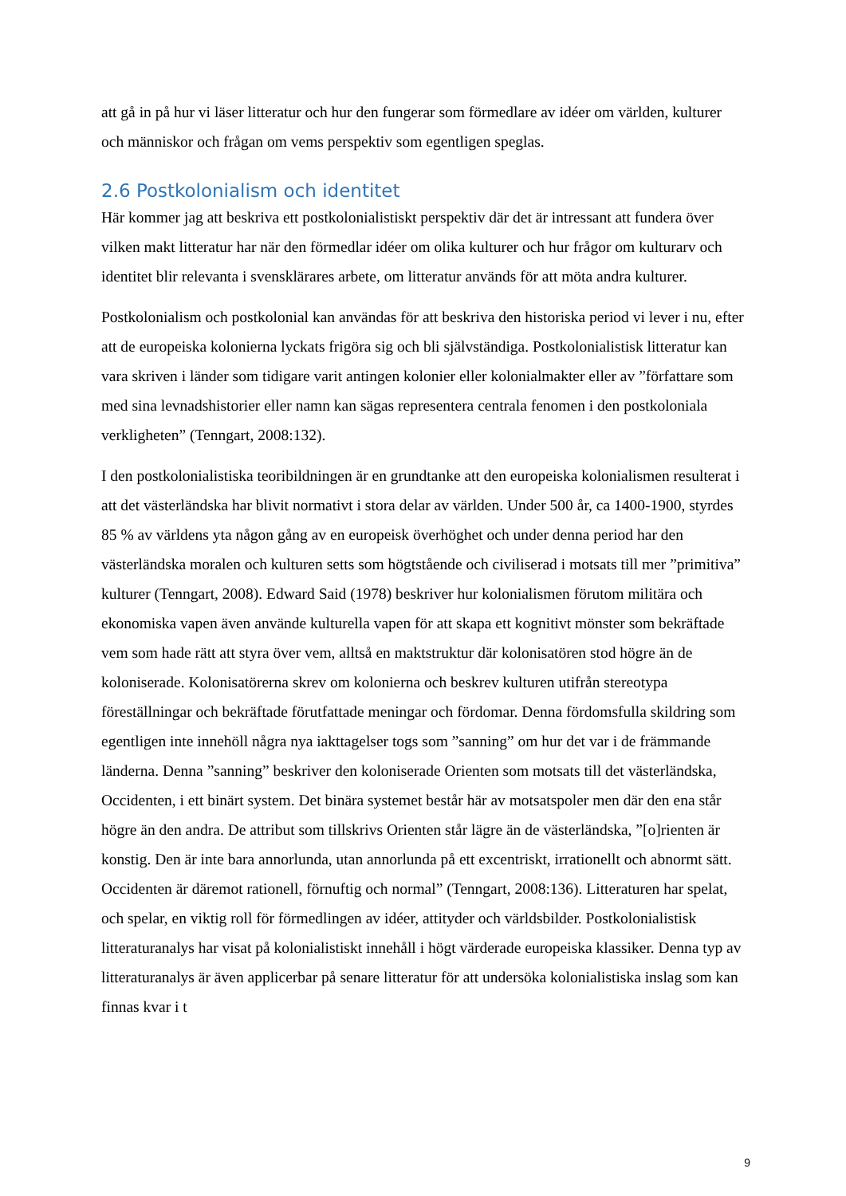att gå in på hur vi läser litteratur och hur den fungerar som förmedlare av idéer om världen, kulturer och människor och frågan om vems perspektiv som egentligen speglas.
2.6 Postkolonialism och identitet
Här kommer jag att beskriva ett postkolonialistiskt perspektiv där det är intressant att fundera över vilken makt litteratur har när den förmedlar idéer om olika kulturer och hur frågor om kulturarv och identitet blir relevanta i svensklärares arbete, om litteratur används för att möta andra kulturer.
Postkolonialism och postkolonial kan användas för att beskriva den historiska period vi lever i nu, efter att de europeiska kolonierna lyckats frigöra sig och bli självständiga. Postkolonialistisk litteratur kan vara skriven i länder som tidigare varit antingen kolonier eller kolonialmakter eller av ”författare som med sina levnadshistorier eller namn kan sägas representera centrala fenomen i den postkoloniala verkligheten” (Tenngart, 2008:132).
I den postkolonialistiska teoribildningen är en grundtanke att den europeiska kolonialismen resulterat i att det västerländska har blivit normativt i stora delar av världen. Under 500 år, ca 1400-1900, styrdes 85 % av världens yta någon gång av en europeisk överhöghet och under denna period har den västerländska moralen och kulturen setts som högtstående och civiliserad i motsats till mer ”primitiva” kulturer (Tenngart, 2008). Edward Said (1978) beskriver hur kolonialismen förutom militära och ekonomiska vapen även använde kulturella vapen för att skapa ett kognitivt mönster som bekräftade vem som hade rätt att styra över vem, alltså en maktstruktur där kolonisatören stod högre än de koloniserade. Kolonisatörerna skrev om kolonierna och beskrev kulturen utifrån stereotypa föreställningar och bekräftade förutfattade meningar och fördomar. Denna fördomsfulla skildring som egentligen inte innehöll några nya iakttagelser togs som ”sanning” om hur det var i de främmande länderna. Denna ”sanning” beskriver den koloniserade Orienten som motsats till det västerländska, Occidenten, i ett binärt system. Det binära systemet består här av motsatspoler men där den ena står högre än den andra. De attribut som tillskrivs Orienten står lägre än de västerländska, ”[o]rienten är konstig. Den är inte bara annorlunda, utan annorlunda på ett excentriskt, irrationellt och abnormt sätt. Occidenten är däremot rationell, förnuftig och normal” (Tenngart, 2008:136). Litteraturen har spelat, och spelar, en viktig roll för förmedlingen av idéer, attityder och världsbilder. Postkolonialistisk litteraturanalys har visat på kolonialistiskt innehåll i högt värderade europeiska klassiker. Denna typ av litteraturanalys är även applicerbar på senare litteratur för att undersöka kolonialistiska inslag som kan finnas kvar i t
9